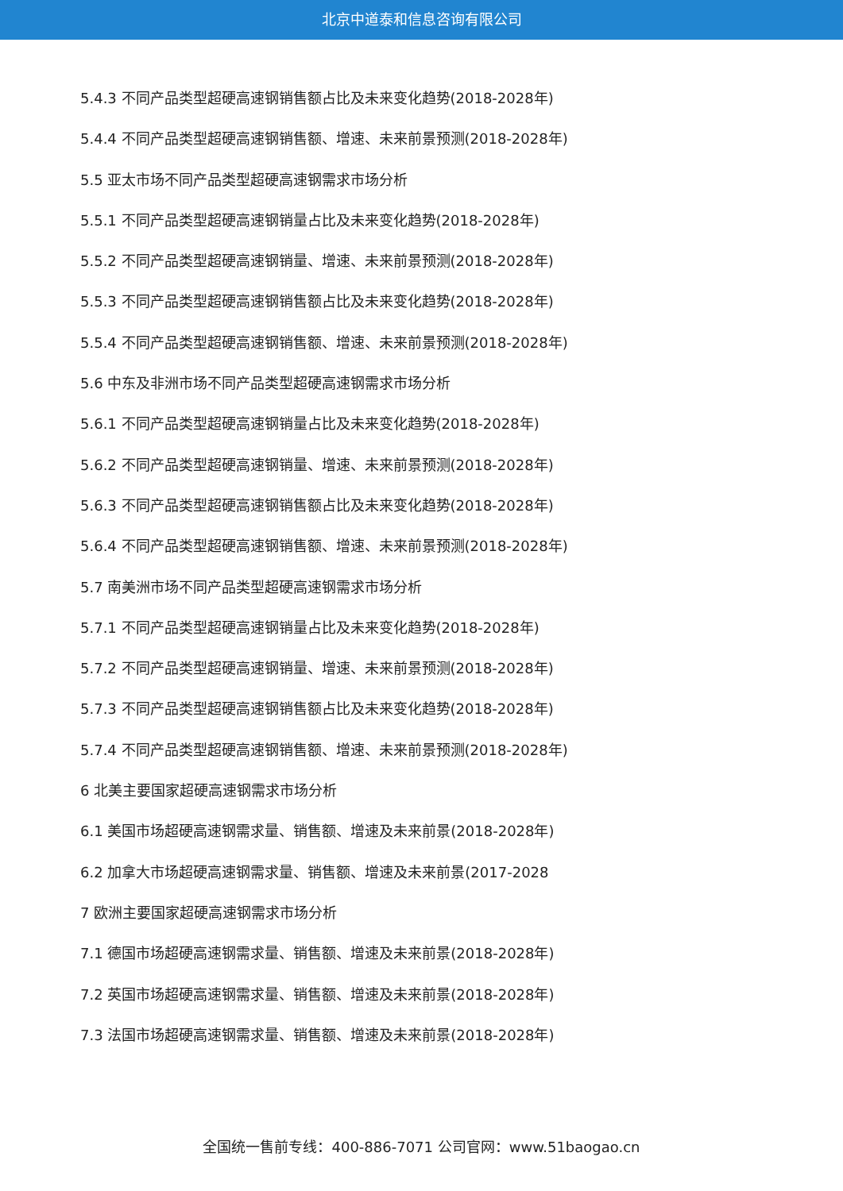北京中道泰和信息咨询有限公司
5.4.3 不同产品类型超硬高速钢销售额占比及未来变化趋势(2018-2028年)
5.4.4 不同产品类型超硬高速钢销售额、增速、未来前景预测(2018-2028年)
5.5 亚太市场不同产品类型超硬高速钢需求市场分析
5.5.1 不同产品类型超硬高速钢销量占比及未来变化趋势(2018-2028年)
5.5.2 不同产品类型超硬高速钢销量、增速、未来前景预测(2018-2028年)
5.5.3 不同产品类型超硬高速钢销售额占比及未来变化趋势(2018-2028年)
5.5.4 不同产品类型超硬高速钢销售额、增速、未来前景预测(2018-2028年)
5.6 中东及非洲市场不同产品类型超硬高速钢需求市场分析
5.6.1 不同产品类型超硬高速钢销量占比及未来变化趋势(2018-2028年)
5.6.2 不同产品类型超硬高速钢销量、增速、未来前景预测(2018-2028年)
5.6.3 不同产品类型超硬高速钢销售额占比及未来变化趋势(2018-2028年)
5.6.4 不同产品类型超硬高速钢销售额、增速、未来前景预测(2018-2028年)
5.7 南美洲市场不同产品类型超硬高速钢需求市场分析
5.7.1 不同产品类型超硬高速钢销量占比及未来变化趋势(2018-2028年)
5.7.2 不同产品类型超硬高速钢销量、增速、未来前景预测(2018-2028年)
5.7.3 不同产品类型超硬高速钢销售额占比及未来变化趋势(2018-2028年)
5.7.4 不同产品类型超硬高速钢销售额、增速、未来前景预测(2018-2028年)
6 北美主要国家超硬高速钢需求市场分析
6.1 美国市场超硬高速钢需求量、销售额、增速及未来前景(2018-2028年)
6.2 加拿大市场超硬高速钢需求量、销售额、增速及未来前景(2017-2028
7 欧洲主要国家超硬高速钢需求市场分析
7.1 德国市场超硬高速钢需求量、销售额、增速及未来前景(2018-2028年)
7.2 英国市场超硬高速钢需求量、销售额、增速及未来前景(2018-2028年)
7.3 法国市场超硬高速钢需求量、销售额、增速及未来前景(2018-2028年)
全国统一售前专线：400-886-7071 公司官网：www.51baogao.cn